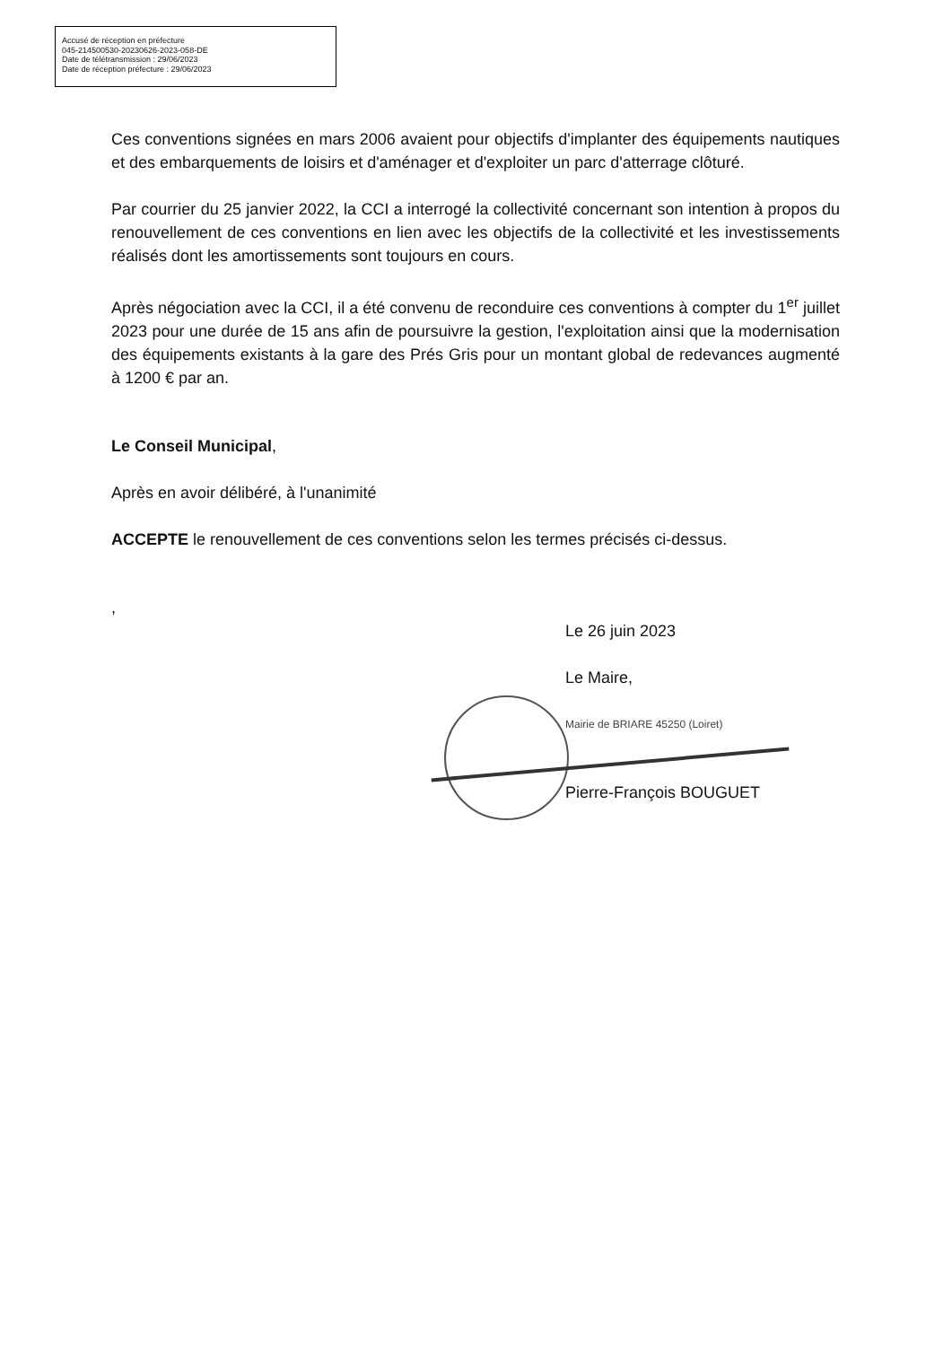Accusé de réception en préfecture
045-214500530-20230626-2023-058-DE
Date de télétransmission : 29/06/2023
Date de réception préfecture : 29/06/2023
Ces conventions signées en mars 2006 avaient pour objectifs d'implanter des équipements nautiques et des embarquements de loisirs et d'aménager et d'exploiter un parc d'atterrage clôturé.
Par courrier du 25 janvier 2022, la CCI a interrogé la collectivité concernant son intention à propos du renouvellement de ces conventions en lien avec les objectifs de la collectivité et les investissements réalisés dont les amortissements sont toujours en cours.
Après négociation avec la CCI, il a été convenu de reconduire ces conventions à compter du 1<sup>er</sup> juillet 2023 pour une durée de 15 ans afin de poursuivre la gestion, l'exploitation ainsi que la modernisation des équipements existants à la gare des Prés Gris pour un montant global de redevances augmenté à 1200 € par an.
Le Conseil Municipal,
Après en avoir délibéré, à l'unanimité
ACCEPTE le renouvellement de ces conventions selon les termes précisés ci-dessus.
,
Le 26 juin 2023
Le Maire,
Mairie de BRIARE 45250 (Loiret)
Pierre-François BOUGUET